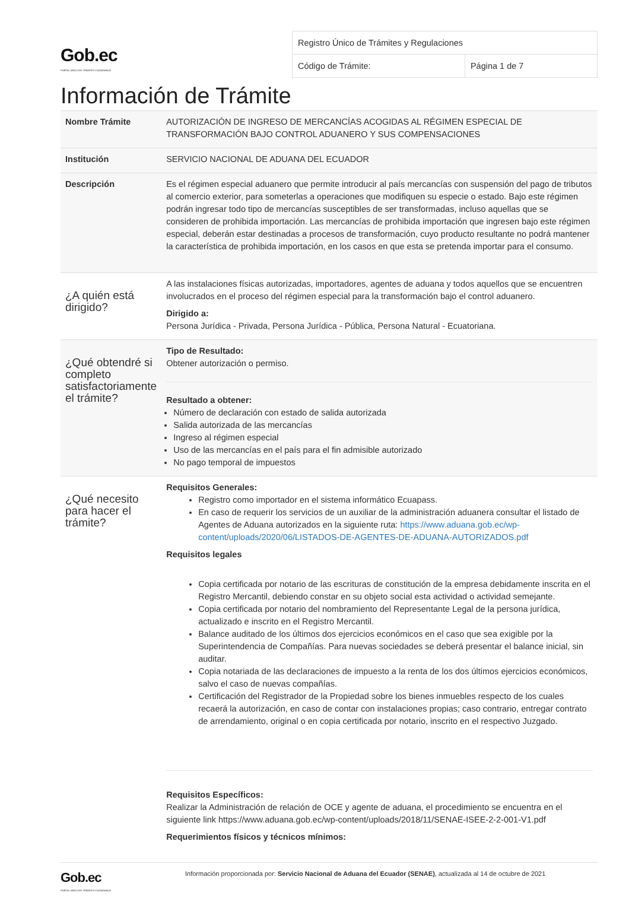Gob.ec
PORTAL ÚNICO DE TRÁMITES CIUDADANOS
| Registro Único de Trámites y Regulaciones | |
| Código de Trámite: | Página 1 de 7 |
Información de Trámite
| Nombre Trámite | AUTORIZACIÓN DE INGRESO DE MERCANCÍAS ACOGIDAS AL RÉGIMEN ESPECIAL DE TRANSFORMACIÓN BAJO CONTROL ADUANERO Y SUS COMPENSACIONES |
| Institución | SERVICIO NACIONAL DE ADUANA DEL ECUADOR |
| Descripción | Es el régimen especial aduanero que permite introducir al país mercancías con suspensión del pago de tributos al comercio exterior, para someterlas a operaciones que modifiquen su especie o estado. Bajo este régimen podrán ingresar todo tipo de mercancías susceptibles de ser transformadas, incluso aquellas que se consideren de prohibida importación. Las mercancías de prohibida importación que ingresen bajo este régimen especial, deberán estar destinadas a procesos de transformación, cuyo producto resultante no podrá mantener la característica de prohibida importación, en los casos en que esta se pretenda importar para el consumo. |
| ¿A quién está dirigido? | A las instalaciones físicas autorizadas, importadores, agentes de aduana y todos aquellos que se encuentren involucrados en el proceso del régimen especial para la transformación bajo el control aduanero. Dirigido a: Persona Jurídica - Privada, Persona Jurídica - Pública, Persona Natural - Ecuatoriana. |
| ¿Qué obtendré si completo satisfactoriamente el trámite? | Tipo de Resultado: Obtener autorización o permiso. Resultado a obtener: Número de declaración con estado de salida autorizada Salida autorizada de las mercancías Ingreso al régimen especial Uso de las mercancías en el país para el fin admisible autorizado No pago temporal de impuestos |
| ¿Qué necesito para hacer el trámite? | Requisitos Generales: Registro como importador en el sistema informático Ecuapass. En caso de requerir los servicios de un auxiliar de la administración aduanera consultar el listado de Agentes de Aduana autorizados en la siguiente ruta: https://www.aduana.gob.ec/wp-content/uploads/2020/06/LISTADOS-DE-AGENTES-DE-ADUANA-AUTORIZADOS.pdf Requisitos legales Copia certificada por notario de las escrituras de constitución de la empresa debidamente inscrita en el Registro Mercantil, debiendo constar en su objeto social esta actividad o actividad semejante. Copia certificada por notario del nombramiento del Representante Legal de la persona jurídica, actualizado e inscrito en el Registro Mercantil. Balance auditado de los últimos dos ejercicios económicos en el caso que sea exigible por la Superintendencia de Compañías. Para nuevas sociedades se deberá presentar el balance inicial, sin auditar. Copia notariada de las declaraciones de impuesto a la renta de los dos últimos ejercicios económicos, salvo el caso de nuevas compañías. Certificación del Registrador de la Propiedad sobre los bienes inmuebles respecto de los cuales recaerá la autorización, en caso de contar con instalaciones propias; caso contrario, entregar contrato de arrendamiento, original o en copia certificada por notario, inscrito en el respectivo Juzgado. Requisitos Específicos: Realizar la Administración de relación de OCE y agente de aduana, el procedimiento se encuentra en el siguiente link https://www.aduana.gob.ec/wp-content/uploads/2018/11/SENAE-ISEE-2-2-001-V1.pdf Requerimientos físicos y técnicos mínimos: |
Gob.ec
PORTAL ÚNICO DE TRÁMITES CIUDADANOS
Información proporcionada por: Servicio Nacional de Aduana del Ecuador (SENAE), actualizada al 14 de octubre de 2021